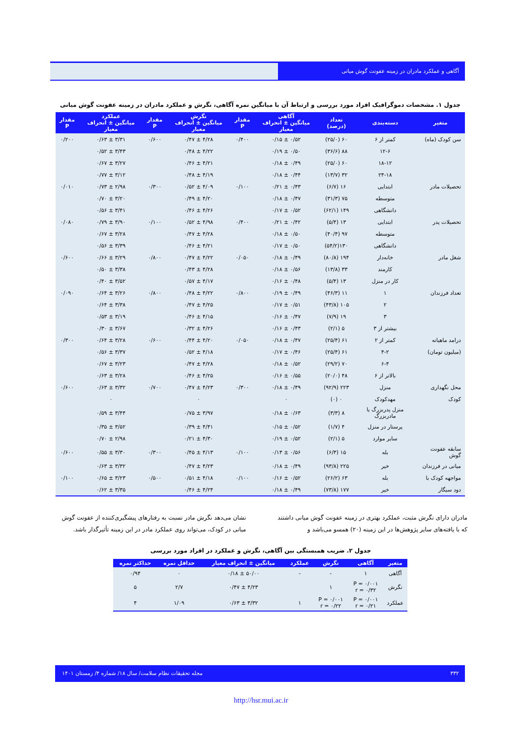آگاهی و عملکرد مادران در زمینه عفونت گوش میانی
جدول ۱. مشخصات دموگرافیک افراد مورد بررسی و ارتباط آن با میانگین نمره آگاهی، نگرش و عملکرد مادران در زمینه عفونت گوش میانی
| متغیر | دسته‌بندی | تعداد (درصد) | آگاهی میانگین ± انحراف معیار | مقدار P | نگرش میانگین ± انحراف معیار | مقدار P | عملکرد میانگین ± انحراف معیار | مقدار P |
| --- | --- | --- | --- | --- | --- | --- | --- | --- |
| سن کودک (ماه) | کمتر از ۶ | ۶۰ (۲۵/۰) | ۰/۵۲ ± ۰/۱۵ | ۰/۴۰۰ | ۴/۲۸ ± ۰/۴۷ | ۰/۶۰۰ | ۳/۳۱ ± ۰/۶۳ | ۰/۲۰۰ |
| | ۱۲-۶ | ۸۸ (۳۶/۶) | ۰/۵۰ ± ۰/۱۹ | | ۴/۲۲ ± ۰/۴۸ | | ۳/۴۳ ± ۰/۵۲ | |
| | ۱۸-۱۲ | ۶۰ (۲۵/۰) | ۰/۴۹ ± ۰/۱۸ | | ۴/۲۱ ± ۰/۴۶ | | ۳/۲۷ ± ۰/۶۷ | |
| | ۲۴-۱۸ | ۳۲ (۱۳/۷) | ۰/۴۴ ± ۰/۱۸ | | ۴/۱۹ ± ۰/۴۸ | | ۳/۱۲ ± ۰/۷۷ | |
| تحصیلات مادر | ابتدایی | ۱۶ (۶/۷) | ۰/۴۳ ± ۰/۲۱ | ۰/۱۰۰ | ۴/۰۹ ± ۰/۵۲ | ۰/۳۰۰ | ۲/۹۸ ± ۰/۷۳ | ۰/۰۱۰ |
| | متوسطه | ۷۵ (۳۱/۳) | ۰/۴۷ ± ۰/۱۸ | | ۴/۲۰ ± ۰/۴۹ | | ۳/۲۰ ± ۰/۷۰ | |
| | دانشگاهی | ۱۴۹ (۶۲/۱) | ۰/۵۲ ± ۰/۱۷ | | ۴/۲۶ ± ۰/۴۶ | | ۳/۴۱ ± ۰/۵۶ | |
| تحصیلات پدر | ابتدایی | ۱۳ (۵/۴) | ۰/۴۲ ± ۰/۲۱ | ۰/۴۰۰ | ۴/۹۸ ± ۰/۵۲ | ۰/۱۰۰ | ۳/۹۰ ± ۰/۷۹ | ۰/۰۸۰ |
| | متوسطه | ۹۷ (۴۰/۴) | ۰/۵۰ ± ۰/۱۸ | | ۴/۲۸ ± ۰/۴۷ | | ۳/۲۸ ± ۰/۶۷ | |
| | دانشگاهی | ۱۳۰(۵۴/۲) | ۰/۵۰ ± ۰/۱۷ | | ۴/۲۱ ± ۰/۴۶ | | ۳/۳۹ ± ۰/۵۶ | |
| شغل مادر | خانه‌دار | ۱۹۴ (۸۰/۸) | ۰/۴۹ ± ۰/۱۸ | ۰/۰۵۰ | ۴/۲۲ ± ۰/۴۷ | ۰/۸۰۰ | ۳/۲۹ ± ۰/۶۶ | ۰/۶۰۰ |
| | کارمند | ۳۳ (۱۳/۸) | ۰/۵۶ ± ۰/۱۸ | | ۴/۲۸ ± ۰/۴۳ | | ۳/۳۸ ± ۰/۵۰ | |
| | کار در منزل | ۱۳ (۵/۴) | ۰/۴۸ ± ۰/۱۶ | | ۴/۱۷ ± ۰/۵۷ | | ۳/۵۲ ± ۰/۴۰ | |
| تعداد فرزندان | ۱ | ۱۱ (۴۶/۳) | ۰/۴۹ ± ۰/۱۹ | ۰/۸۰۰ | ۴/۲۲ ± ۰/۴۸ | ۰/۸۰۰ | ۳/۲۶ ± ۰/۶۴ | ۰/۰۹۰ |
| | ۲ | ۱۰۵ (۴۳/۸) | ۰/۵۱ ± ۰/۱۷ | | ۴/۲۵ ± ۰/۴۷ | | ۳/۳۸ ± ۰/۶۴ | |
| | ۳ | ۱۹ (۷/۹) | ۰/۴۷ ± ۰/۱۶ | | ۴/۱۵ ± ۰/۴۶ | | ۳/۱۹ ± ۰/۵۳ | |
| | بیشتر از ۳ | ۵ (۲/۱) | ۰/۴۳ ± ۰/۱۶ | | ۴/۲۶ ± ۰/۳۲ | | ۳/۶۷ ± ۰/۳۰ | |
| درامد ماهیانه | کمتر از ۲ | ۶۱ (۲۵/۴) | ۰/۴۷ ± ۰/۱۸ | ۰/۰۵۰ | ۴/۲۰ ± ۰/۴۴ | ۰/۶۰۰ | ۳/۲۸ ± ۰/۶۴ | ۰/۳۰۰ |
| (میلیون تومان) | ۴-۲ | ۶۱ (۲۵/۴) | ۰/۴۶ ± ۰/۱۷ | | ۴/۱۸ ± ۰/۵۲ | | ۳/۳۷ ± ۰/۵۶ | |
| | ۶-۴ | ۷۰ (۲۹/۲) | ۰/۵۲ ± ۰/۱۸ | | ۴/۲۸ ± ۰/۴۷ | | ۳/۲۳ ± ۰/۶۷ | |
| | بالاتر از ۶ | ۴۸ (۲۰/۰) | ۰/۵۵ ± ۰/۱۶ | | ۴/۲۵ ± ۰/۴۶ | | ۳/۲۸ ± ۰/۶۳ | |
| محل نگهداری | منزل | ۲۲۳ (۹۲/۹) | ۰/۴۹ ± ۰/۱۸ | ۰/۳۰۰ | ۴/۲۳ ± ۰/۴۷ | ۰/۷۰۰ | ۳/۳۲ ± ۰/۶۳ | ۰/۶۰۰ |
| کودک | مهدکودک | ۰ (۰) | ۰ | | ۰ | | ۰ | |
| | منزل پدربزرگ یا مادربزرگ | ۸ (۳/۳) | ۰/۶۳ ± ۰/۱۸ | | ۳/۹۷ ± ۰/۷۵ | | ۳/۴۴ ± ۰/۵۹ | |
| | پرستار در منزل | ۴ (۱/۷) | ۰/۵۲ ± ۰/۱۵ | | ۴/۴۱ ± ۰/۳۹ | | ۳/۵۲ ± ۰/۳۵ | |
| | سایر موارد | ۵ (۲/۱) | ۰/۵۲ ± ۰/۱۹ | | ۴/۳۰ ± ۰/۲۱ | | ۲/۹۸ ± ۰/۷۰ | |
| سابقه عفونت گوش | بله | ۱۵ (۶/۳) | ۰/۵۶ ± ۰/۱۳ | ۰/۱۰۰ | ۴/۱۳ ± ۰/۴۵ | ۰/۳۰۰ | ۳/۳۰ ± ۰/۵۵ | ۰/۶۰۰ |
| میانی در فرزندان | خیر | ۲۲۵ (۹۳/۸) | ۰/۴۹ ± ۰/۱۸ | | ۴/۲۳ ± ۰/۴۷ | | ۳/۳۲ ± ۰/۶۳ | |
| مواجهه کودک با | بله | ۶۳ (۲۶/۲) | ۰/۵۲ ± ۰/۱۶ | ۰/۱۰۰ | ۴/۱۸ ± ۰/۵۱ | ۰/۵۰۰ | ۳/۲۳ ± ۰/۶۵ | ۰/۱۰۰ |
| دود سیگار | خیر | ۱۷۷ (۷۳/۸) | ۰/۴۹ ± ۰/۱۸ | | ۴/۲۴ ± ۰/۴۶ | | ۳/۳۵ ± ۰/۶۲ | |
مادران دارای نگرش مثبت، عملکرد بهتری در زمینه عفونت گوش میانی داشتند که با یافته‌های سایر پژوهش‌ها در این زمینه (۲۰) همسو می‌باشد و
نشان می‌دهد نگرش مادر نسبت به رفتارهای پیشگیری‌کننده از عفونت گوش میانی در کودک، می‌تواند روی عملکرد مادر در این زمینه تأثیرگذار باشد.
جدول ۲. ضریب همبستگی بین آگاهی، نگرش و عملکرد در افراد مورد بررسی
| متغیر | آگاهی | نگرش | عملکرد | میانگین ± انحراف معیار | حداقل نمره | حداکثر نمره |
| --- | --- | --- | --- | --- | --- | --- |
| آگاهی | ۱ | - | - | ۵۰/۰۰ ± ۰/۱۸ | ۰ | ۰/۹۴ |
| نگرش | P = ۰/۰۰۱ r = ۰/۳۲ | ۱ | | ۴/۲۳ ± ۰/۴۷ | ۲/۷ | ۵ |
| عملکرد | P = ۰/۰۰۱ r = ۰/۲۱ | P = ۰/۰۰۱ r = ۰/۲۲ | ۱ | ۳/۳۲ ± ۰/۶۳ | ۱/۰۹ | ۴ |
۳۳۲ مجله تحقیقات نظام سلامت/ سال ۱۸/ شماره ۴/ زمستان ۱۴۰۱
http://hsr.mui.ac.ir